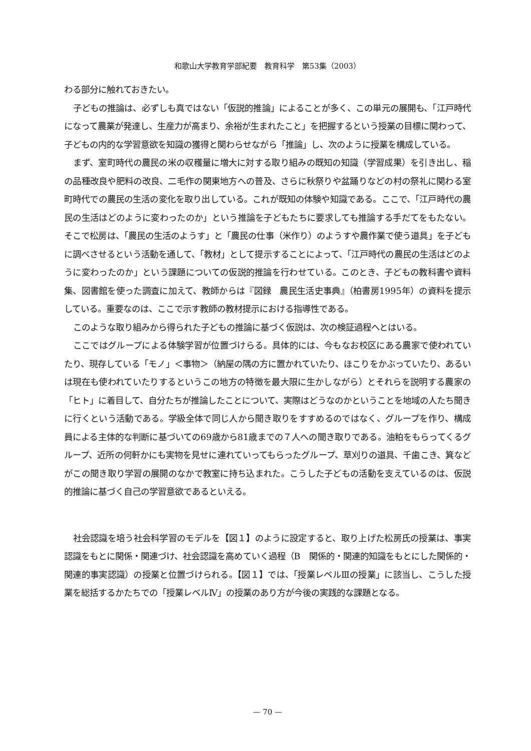和歌山大学教育学部紀要　教育科学　第53集（2003）
わる部分に触れておきたい。
子どもの推論は、必ずしも真ではない「仮説的推論」によることが多く、この単元の展開も、「江戸時代になって農業が発達し、生産力が高まり、余裕が生まれたこと」を把握するという授業の目標に関わって、子どもの内的な学習意欲を知識の獲得と関わらせながら「推論」し、次のように授業を構成している。
まず、室町時代の農民の米の収穫量に増大に対する取り組みの既知の知識（学習成果）を引き出し、稲の品種改良や肥料の改良、二毛作の関東地方への普及、さらに秋祭りや盆踊りなどの村の祭礼に関わる室町時代での農民の生活の変化を取り出している。これが既知の体験や知識である。ここで、「江戸時代の農民の生活はどのように変わったのか」という推論を子どもたちに要求しても推論する手だてをもたない。そこで松房は、「農民の生活のようす」と「農民の仕事（米作り）のようすや農作業で使う道具」を子どもに調べさせるという活動を通して、「教材」として提示することによって、「江戸時代の農民の生活はどのように変わったのか」という課題についての仮説的推論を行わせている。このとき、子どもの教科書や資料集、図書館を使った調査に加えて、教師からは『図録　農民生活史事典』（柏書房1995年）の資料を提示している。重要なのは、ここで示す教師の教材提示における指導性である。
このような取り組みから得られた子どもの推論に基づく仮説は、次の検証過程へとはいる。
ここではグループによる体験学習が位置づけらる。具体的には、今もなお校区にある農家で使われていたり、現存している「モノ」＜事物＞（納屋の隅の方に置かれていたり、ほこりをかぶっていたり、あるいは現在も使われていたりするというこの地方の特徴を最大限に生かしながら）とそれらを説明する農家の「ヒト」に着目して、自分たちが推論したことについて、実際はどうなのかということを地域の人たち聞きに行くという活動である。学級全体で同じ人から聞き取りをすすめるのではなく、グループを作り、構成員による主体的な判断に基づいての69歳から81歳までの７人への聞き取りである。油粕をもらってくるグループ、近所の何軒かにも実物を見せに連れていってもらったグループ、草刈りの道具、千歯こき、箕などがこの聞き取り学習の展開のなかで教室に持ち込まれた。こうした子どもの活動を支えているのは、仮説的推論に基づく自己の学習意欲であるといえる。
社会認識を培う社会科学習のモデルを【図１】のように設定すると、取り上げた松房氏の授業は、事実認識をもとに関係・関連づけ、社会認識を高めていく過程（B　関係的・関連的知識をもとにした関係的・関連的事実認識）の授業と位置づけられる。【図１】では、「授業レベルⅢの授業」に該当し、こうした授業を総括するかたちでの「授業レベルⅣ」の授業のあり方が今後の実践的な課題となる。
— 70 —